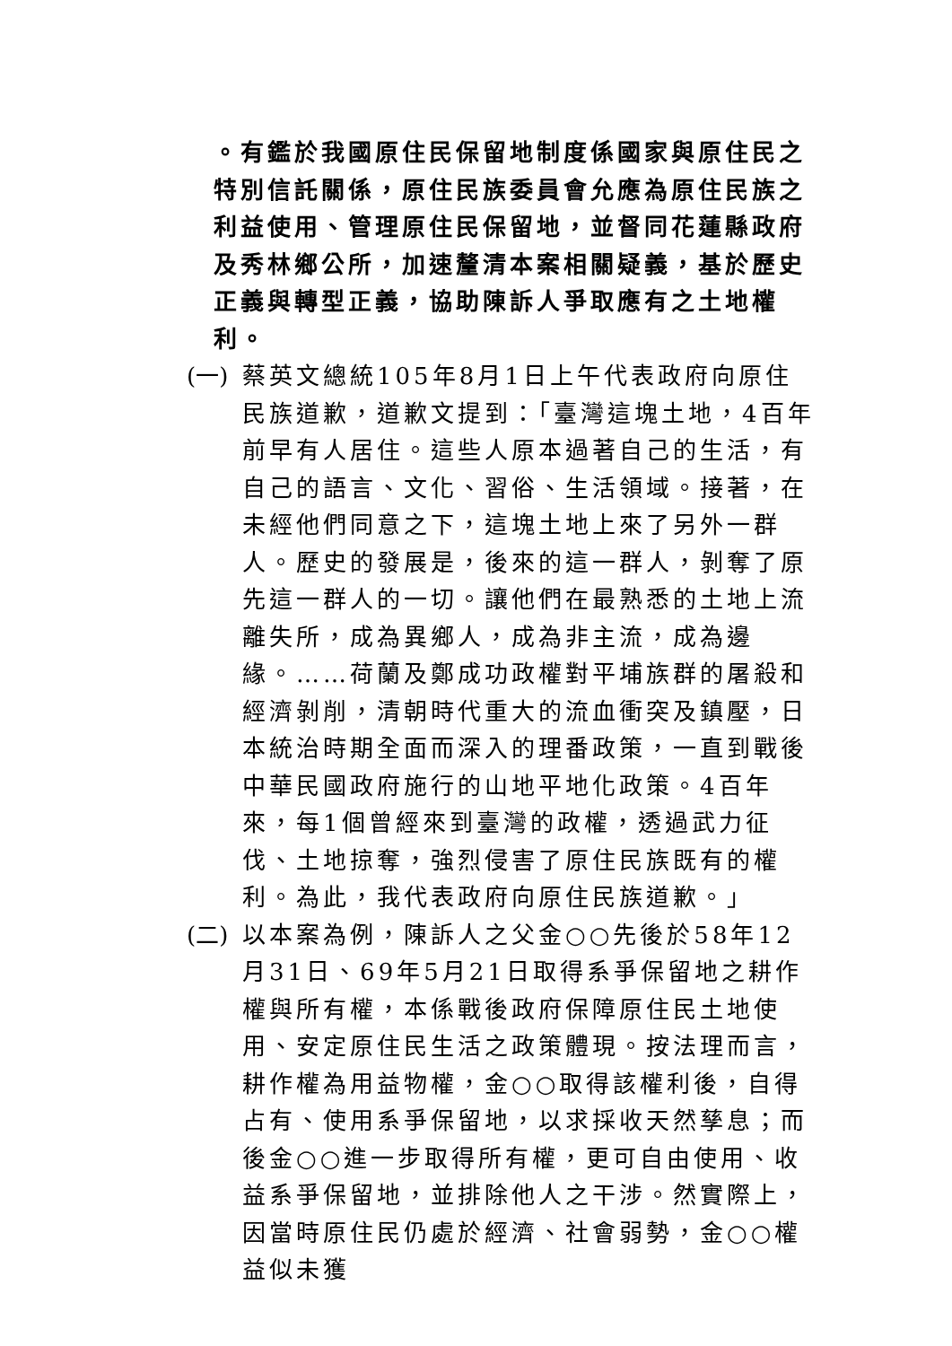。有鑑於我國原住民保留地制度係國家與原住民之特別信託關係，原住民族委員會允應為原住民族之利益使用、管理原住民保留地，並督同花蓮縣政府及秀林鄉公所，加速釐清本案相關疑義，基於歷史正義與轉型正義，協助陳訴人爭取應有之土地權利。
(一) 蔡英文總統105年8月1日上午代表政府向原住民族道歉，道歉文提到：「臺灣這塊土地，4百年前早有人居住。這些人原本過著自己的生活，有自己的語言、文化、習俗、生活領域。接著，在未經他們同意之下，這塊土地上來了另外一群人。歷史的發展是，後來的這一群人，剝奪了原先這一群人的一切。讓他們在最熟悉的土地上流離失所，成為異鄉人，成為非主流，成為邊緣。……荷蘭及鄭成功政權對平埔族群的屠殺和經濟剝削，清朝時代重大的流血衝突及鎮壓，日本統治時期全面而深入的理番政策，一直到戰後中華民國政府施行的山地平地化政策。4百年來，每1個曾經來到臺灣的政權，透過武力征伐、土地掠奪，強烈侵害了原住民族既有的權利。為此，我代表政府向原住民族道歉。」
(二) 以本案為例，陳訴人之父金○○先後於58年12月31日、69年5月21日取得系爭保留地之耕作權與所有權，本係戰後政府保障原住民土地使用、安定原住民生活之政策體現。按法理而言，耕作權為用益物權，金○○取得該權利後，自得占有、使用系爭保留地，以求採收天然孳息；而後金○○進一步取得所有權，更可自由使用、收益系爭保留地，並排除他人之干涉。然實際上，因當時原住民仍處於經濟、社會弱勢，金○○權益似未獲